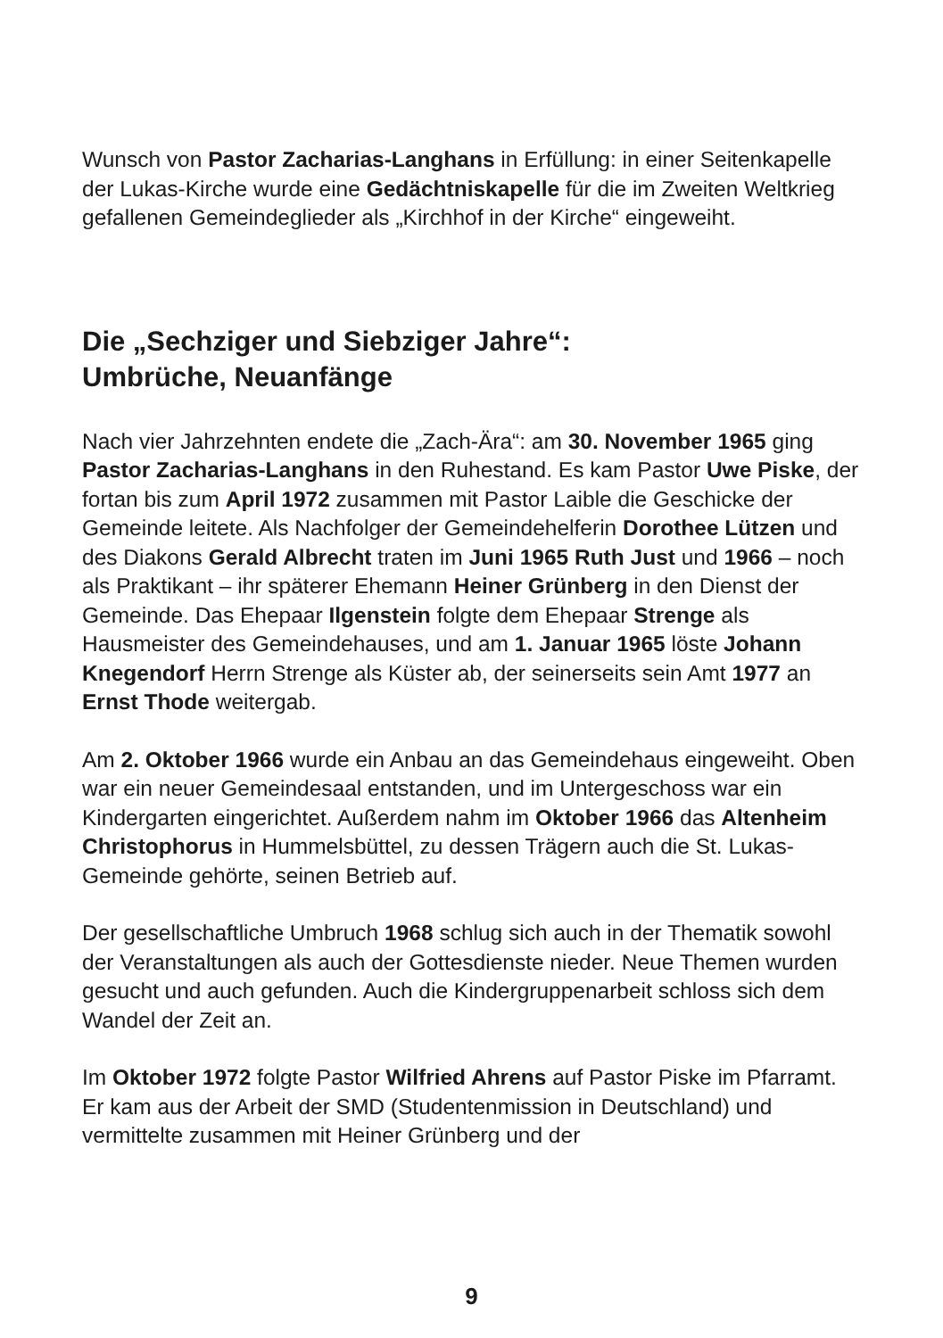Wunsch von Pastor Zacharias-Langhans in Erfüllung: in einer Seiten­kapelle der Lukas-Kirche wurde eine Gedächtniskapelle für die im Zweiten Weltkrieg gefallenen Gemeindeglieder als „Kirchhof in der Kirche“ eingeweiht.
Die „Sechziger und Siebziger Jahre“:
Umbrüche, Neuanfänge
Nach vier Jahrzehnten endete die „Zach-Ära“: am 30. November 1965 ging Pastor Zacharias-Langhans in den Ruhestand. Es kam Pastor Uwe Piske, der fortan bis zum April 1972 zusammen mit Pastor Laible die Geschicke der Gemeinde leitete. Als Nachfolger der Gemeinde­helferin Dorothee Lützen und des Diakons Gerald Albrecht traten im Juni 1965 Ruth Just und 1966 – noch als Praktikant – ihr späterer Ehemann Heiner Grünberg in den Dienst der Gemeinde. Das Ehepaar Ilgenstein folgte dem Ehepaar Strenge als Hausmeister des Gemeinde­hauses, und am 1. Januar 1965 löste Johann Knegendorf Herrn Strenge als Küster ab, der seinerseits sein Amt 1977 an Ernst Thode weitergab.
Am 2. Oktober 1966 wurde ein Anbau an das Gemeindehaus einge­weiht. Oben war ein neuer Gemeindesaal entstanden, und im Unterge­schoss war ein Kindergarten eingerichtet. Außerdem nahm im Oktober 1966 das Altenheim Christophorus in Hummelsbüttel, zu dessen Trägern auch die St. Lukas-Gemeinde gehörte, seinen Betrieb auf.
Der gesellschaftliche Umbruch 1968 schlug sich auch in der Thematik sowohl der Veranstaltungen als auch der Gottesdienste nieder. Neue Themen wurden gesucht und auch gefunden. Auch die Kindergruppen­arbeit schloss sich dem Wandel der Zeit an.
Im Oktober 1972 folgte Pastor Wilfried Ahrens auf Pastor Piske im Pfarramt. Er kam aus der Arbeit der SMD (Studentenmission in Deutschland) und vermittelte zusammen mit Heiner Grünberg und der
9